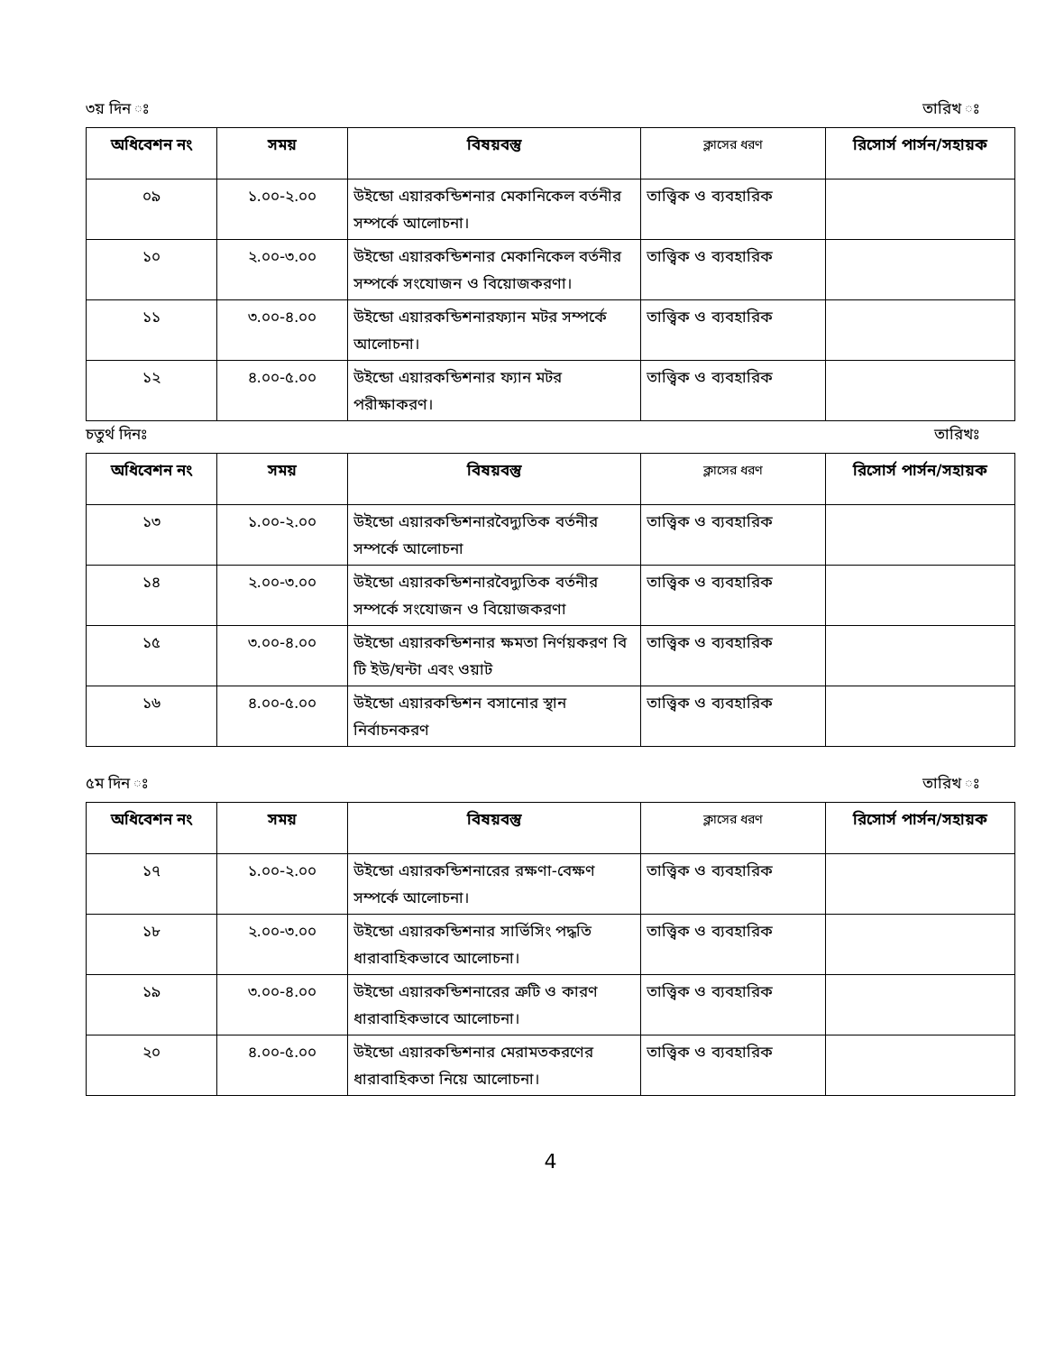৩য় দিন ঃ তারিখ ঃ
| অধিবেশন নং | সময় | বিষয়বস্তু | ক্লাসের ধরণ | রিসোর্স পার্সন/সহায়ক |
| --- | --- | --- | --- | --- |
| ০৯ | ১.০০-২.০০ | উইন্ডো এয়ারকন্ডিশনার মেকানিকেল বর্তনীর সম্পর্কে আলোচনা। | তাত্ত্বিক ও ব্যবহারিক | |
| ১০ | ২.০০-৩.০০ | উইন্ডো এয়ারকন্ডিশনার মেকানিকেল বর্তনীর সম্পর্কে সংযোজন ও বিয়োজকরণা। | তাত্ত্বিক ও ব্যবহারিক | |
| ১১ | ৩.০০-৪.০০ | উইন্ডো এয়ারকন্ডিশনারফ্যান মটর সম্পর্কে আলোচনা। | তাত্ত্বিক ও ব্যবহারিক | |
| ১২ | ৪.০০-৫.০০ | উইন্ডো এয়ারকন্ডিশনার ফ্যান মটর পরীক্ষাকরণ। | তাত্ত্বিক ও ব্যবহারিক | |
চতুর্থ দিনঃ তারিখঃ
| অধিবেশন নং | সময় | বিষয়বস্তু | ক্লাসের ধরণ | রিসোর্স পার্সন/সহায়ক |
| --- | --- | --- | --- | --- |
| ১৩ | ১.০০-২.০০ | উইন্ডো এয়ারকন্ডিশনারবৈদ্যুতিক বর্তনীর সম্পর্কে আলোচনা | তাত্ত্বিক ও ব্যবহারিক | |
| ১৪ | ২.০০-৩.০০ | উইন্ডো এয়ারকন্ডিশনারবৈদ্যুতিক বর্তনীর সম্পর্কে সংযোজন ও বিয়োজকরণা | তাত্ত্বিক ও ব্যবহারিক | |
| ১৫ | ৩.০০-৪.০০ | উইন্ডো এয়ারকন্ডিশনার ক্ষমতা নির্ণয়করণ বি টি ইউ/ঘন্টা এবং ওয়াট | তাত্ত্বিক ও ব্যবহারিক | |
| ১৬ | ৪.০০-৫.০০ | উইন্ডো এয়ারকন্ডিশন বসানোর স্থান নির্বাচনকরণ | তাত্ত্বিক ও ব্যবহারিক | |
৫ম দিন ঃ তারিখ ঃ
| অধিবেশন নং | সময় | বিষয়বস্তু | ক্লাসের ধরণ | রিসোর্স পার্সন/সহায়ক |
| --- | --- | --- | --- | --- |
| ১৭ | ১.০০-২.০০ | উইন্ডো এয়ারকন্ডিশনারের রক্ষণা-বেক্ষণ সম্পর্কে আলোচনা। | তাত্ত্বিক ও ব্যবহারিক | |
| ১৮ | ২.০০-৩.০০ | উইন্ডো এয়ারকন্ডিশনার সার্ভিসিং পদ্ধতি ধারাবাহিকভাবে আলোচনা। | তাত্ত্বিক ও ব্যবহারিক | |
| ১৯ | ৩.০০-৪.০০ | উইন্ডো এয়ারকন্ডিশনারের ত্রুটি ও কারণ ধারাবাহিকভাবে আলোচনা। | তাত্ত্বিক ও ব্যবহারিক | |
| ২০ | ৪.০০-৫.০০ | উইন্ডো এয়ারকন্ডিশনার মেরামতকরণের ধারাবাহিকতা নিয়ে আলোচনা। | তাত্ত্বিক ও ব্যবহারিক | |
4